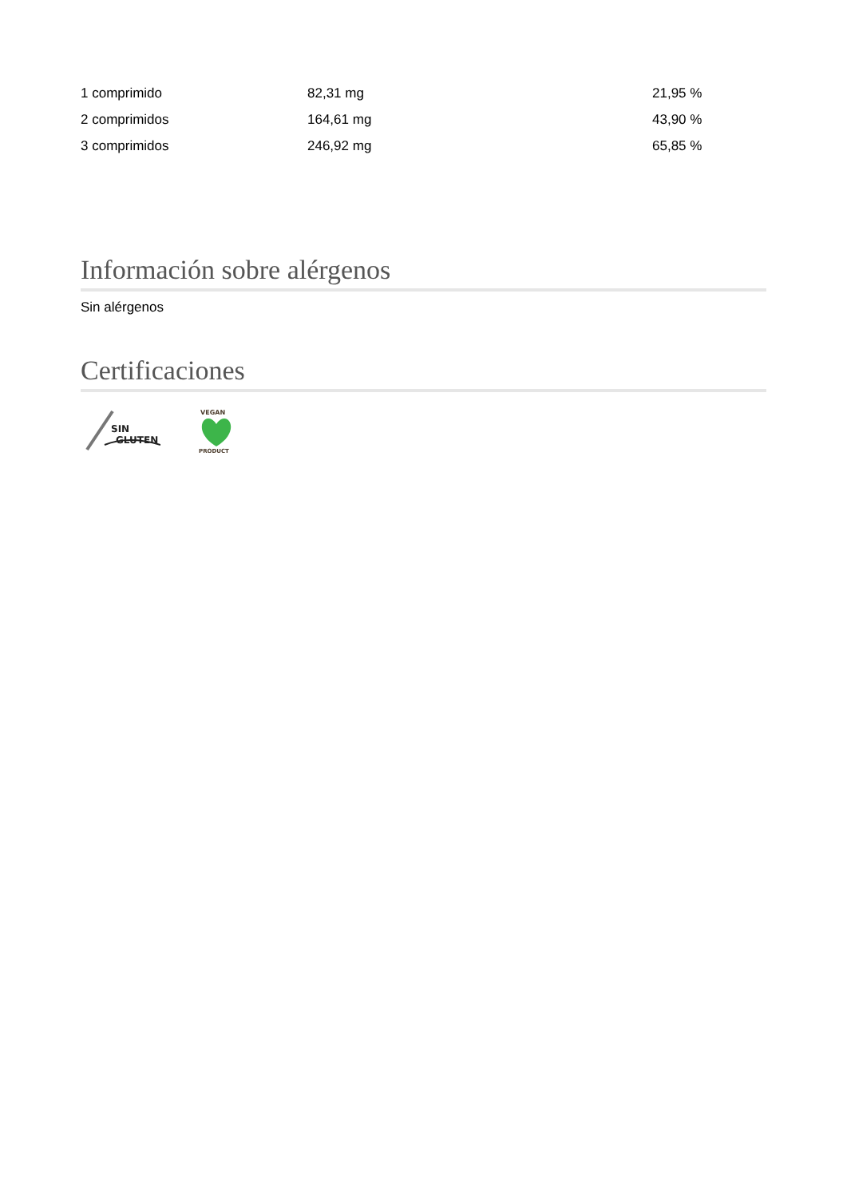| 1 comprimido | 82,31 mg | 21,95 % |
| 2 comprimidos | 164,61 mg | 43,90 % |
| 3 comprimidos | 246,92 mg | 65,85 % |
Información sobre alérgenos
Sin alérgenos
Certificaciones
SIN
GLUTEN
VEGAN
PRODUCT